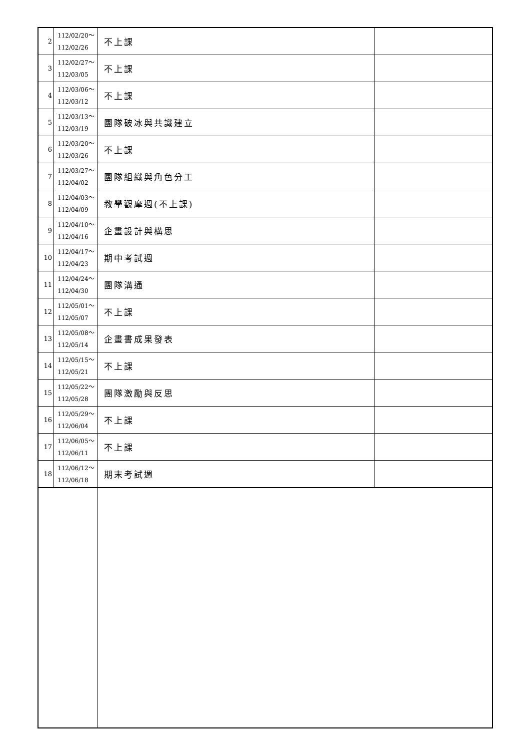| 2 | 112/02/20～ 112/02/26 | 不上課 | |
| 3 | 112/02/27～ 112/03/05 | 不上課 | |
| 4 | 112/03/06～ 112/03/12 | 不上課 | |
| 5 | 112/03/13～ 112/03/19 | 團隊破冰與共識建立 | |
| 6 | 112/03/20～ 112/03/26 | 不上課 | |
| 7 | 112/03/27～ 112/04/02 | 團隊組織與角色分工 | |
| 8 | 112/04/03～ 112/04/09 | 教學觀摩週(不上課) | |
| 9 | 112/04/10～ 112/04/16 | 企畫設計與構思 | |
| 10 | 112/04/17～ 112/04/23 | 期中考試週 | |
| 11 | 112/04/24～ 112/04/30 | 團隊溝通 | |
| 12 | 112/05/01～ 112/05/07 | 不上課 | |
| 13 | 112/05/08～ 112/05/14 | 企畫書成果發表 | |
| 14 | 112/05/15～ 112/05/21 | 不上課 | |
| 15 | 112/05/22～ 112/05/28 | 團隊激勵與反思 | |
| 16 | 112/05/29～ 112/06/04 | 不上課 | |
| 17 | 112/06/05～ 112/06/11 | 不上課 | |
| 18 | 112/06/12～ 112/06/18 | 期末考試週 | |